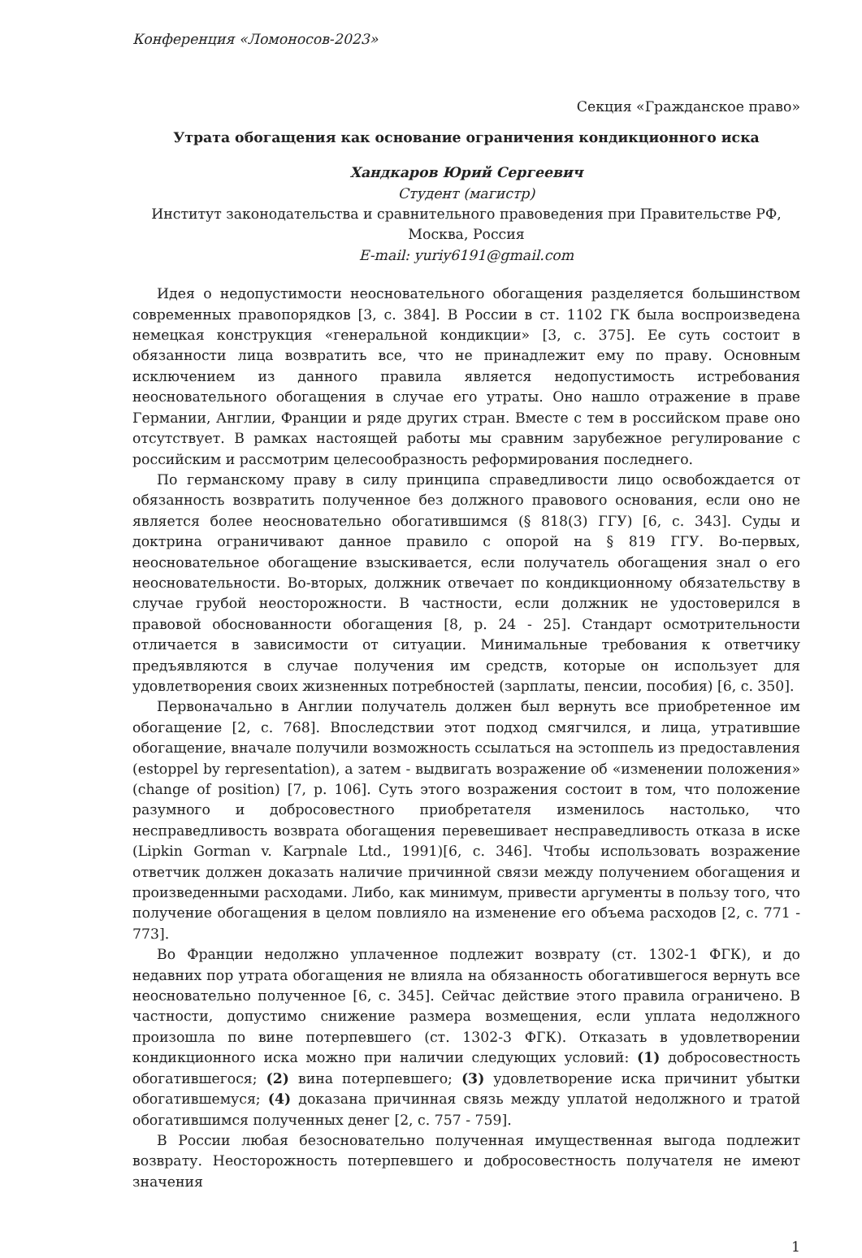Конференция «Ломоносов-2023»
Секция «Гражданское право»
Утрата обогащения как основание ограничения кондикционного иска
Хандкаров Юрий Сергеевич
Студент (магистр)
Институт законодательства и сравнительного правоведения при Правительстве РФ,
Москва, Россия
E-mail: yuriy6191@gmail.com
Идея о недопустимости неосновательного обогащения разделяется большинством современных правопорядков [3, с. 384]. В России в ст. 1102 ГК была воспроизведена немецкая конструкция «генеральной кондикции» [3, с. 375]. Ее суть состоит в обязанности лица возвратить все, что не принадлежит ему по праву. Основным исключением из данного правила является недопустимость истребования неосновательного обогащения в случае его утраты. Оно нашло отражение в праве Германии, Англии, Франции и ряде других стран. Вместе с тем в российском праве оно отсутствует. В рамках настоящей работы мы сравним зарубежное регулирование с российским и рассмотрим целесообразность реформирования последнего.
По германскому праву в силу принципа справедливости лицо освобождается от обязанность возвратить полученное без должного правового основания, если оно не является более неосновательно обогатившимся (§ 818(3) ГГУ) [6, с. 343]. Суды и доктрина ограничивают данное правило с опорой на § 819 ГГУ. Во-первых, неосновательное обогащение взыскивается, если получатель обогащения знал о его неосновательности. Во-вторых, должник отвечает по кондикционному обязательству в случае грубой неосторожности. В частности, если должник не удостоверился в правовой обоснованности обогащения [8, p. 24 - 25]. Стандарт осмотрительности отличается в зависимости от ситуации. Минимальные требования к ответчику предъявляются в случае получения им средств, которые он использует для удовлетворения своих жизненных потребностей (зарплаты, пенсии, пособия) [6, с. 350].
Первоначально в Англии получатель должен был вернуть все приобретенное им обогащение [2, с. 768]. Впоследствии этот подход смягчился, и лица, утратившие обогащение, вначале получили возможность ссылаться на эстоппель из предоставления (estoppel by representation), а затем - выдвигать возражение об «изменении положения» (change of position) [7, p. 106]. Суть этого возражения состоит в том, что положение разумного и добросовестного приобретателя изменилось настолько, что несправедливость возврата обогащения перевешивает несправедливость отказа в иске (Lipkin Gorman v. Karpnale Ltd., 1991)[6, с. 346]. Чтобы использовать возражение ответчик должен доказать наличие причинной связи между получением обогащения и произведенными расходами. Либо, как минимум, привести аргументы в пользу того, что получение обогащения в целом повлияло на изменение его объема расходов [2, с. 771 - 773].
Во Франции недолжно уплаченное подлежит возврату (ст. 1302-1 ФГК), и до недавних пор утрата обогащения не влияла на обязанность обогатившегося вернуть все неосновательно полученное [6, с. 345]. Сейчас действие этого правила ограничено. В частности, допустимо снижение размера возмещения, если уплата недолжного произошла по вине потерпевшего (ст. 1302-3 ФГК). Отказать в удовлетворении кондикционного иска можно при наличии следующих условий: (1) добросовестность обогатившегося; (2) вина потерпевшего; (3) удовлетворение иска причинит убытки обогатившемуся; (4) доказана причинная связь между уплатой недолжного и тратой обогатившимся полученных денег [2, с. 757 - 759].
В России любая безосновательно полученная имущественная выгода подлежит возврату. Неосторожность потерпевшего и добросовестность получателя не имеют значения
1